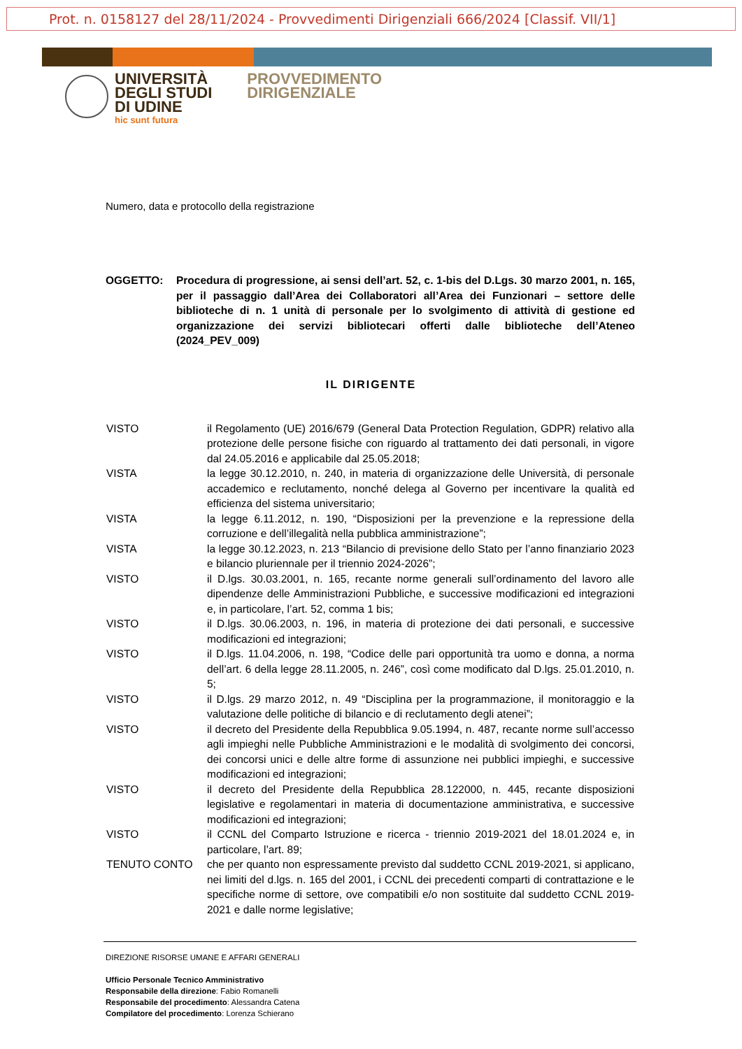Prot. n. 0158127 del 28/11/2024 - Provvedimenti Dirigenziali 666/2024 [Classif. VII/1]
UNIVERSITÀ
DEGLI STUDI
DI UDINE
hic sunt futura
PROVVEDIMENTO
DIRIGENZIALE
Numero, data e protocollo della registrazione
OGGETTO: Procedura di progressione, ai sensi dell’art. 52, c. 1-bis del D.Lgs. 30 marzo 2001, n. 165, per il passaggio dall’Area dei Collaboratori all’Area dei Funzionari – settore delle biblioteche di n. 1 unità di personale per lo svolgimento di attività di gestione ed organizzazione dei servizi bibliotecari offerti dalle biblioteche dell’Ateneo (2024_PEV_009)
IL DIRIGENTE
VISTO il Regolamento (UE) 2016/679 (General Data Protection Regulation, GDPR) relativo alla protezione delle persone fisiche con riguardo al trattamento dei dati personali, in vigore dal 24.05.2016 e applicabile dal 25.05.2018;
VISTA la legge 30.12.2010, n. 240, in materia di organizzazione delle Università, di personale accademico e reclutamento, nonché delega al Governo per incentivare la qualità ed efficienza del sistema universitario;
VISTA la legge 6.11.2012, n. 190, “Disposizioni per la prevenzione e la repressione della corruzione e dell’illegalità nella pubblica amministrazione”;
VISTA la legge 30.12.2023, n. 213 “Bilancio di previsione dello Stato per l’anno finanziario 2023 e bilancio pluriennale per il triennio 2024-2026”;
VISTO il D.lgs. 30.03.2001, n. 165, recante norme generali sull’ordinamento del lavoro alle dipendenze delle Amministrazioni Pubbliche, e successive modificazioni ed integrazioni e, in particolare, l’art. 52, comma 1 bis;
VISTO il D.lgs. 30.06.2003, n. 196, in materia di protezione dei dati personali, e successive modificazioni ed integrazioni;
VISTO il D.lgs. 11.04.2006, n. 198, “Codice delle pari opportunità tra uomo e donna, a norma dell’art. 6 della legge 28.11.2005, n. 246”, così come modificato dal D.lgs. 25.01.2010, n. 5;
VISTO il D.lgs. 29 marzo 2012, n. 49 “Disciplina per la programmazione, il monitoraggio e la valutazione delle politiche di bilancio e di reclutamento degli atenei”;
VISTO il decreto del Presidente della Repubblica 9.05.1994, n. 487, recante norme sull’accesso agli impieghi nelle Pubbliche Amministrazioni e le modalità di svolgimento dei concorsi, dei concorsi unici e delle altre forme di assunzione nei pubblici impieghi, e successive modificazioni ed integrazioni;
VISTO il decreto del Presidente della Repubblica 28.122000, n. 445, recante disposizioni legislative e regolamentari in materia di documentazione amministrativa, e successive modificazioni ed integrazioni;
VISTO il CCNL del Comparto Istruzione e ricerca - triennio 2019-2021 del 18.01.2024 e, in particolare, l’art. 89;
TENUTO CONTO che per quanto non espressamente previsto dal suddetto CCNL 2019-2021, si applicano, nei limiti del d.lgs. n. 165 del 2001, i CCNL dei precedenti comparti di contrattazione e le specifiche norme di settore, ove compatibili e/o non sostituite dal suddetto CCNL 2019-2021 e dalle norme legislative;
DIREZIONE RISORSE UMANE E AFFARI GENERALI
Ufficio Personale Tecnico Amministrativo
Responsabile della direzione: Fabio Romanelli
Responsabile del procedimento: Alessandra Catena
Compilatore del procedimento: Lorenza Schierano